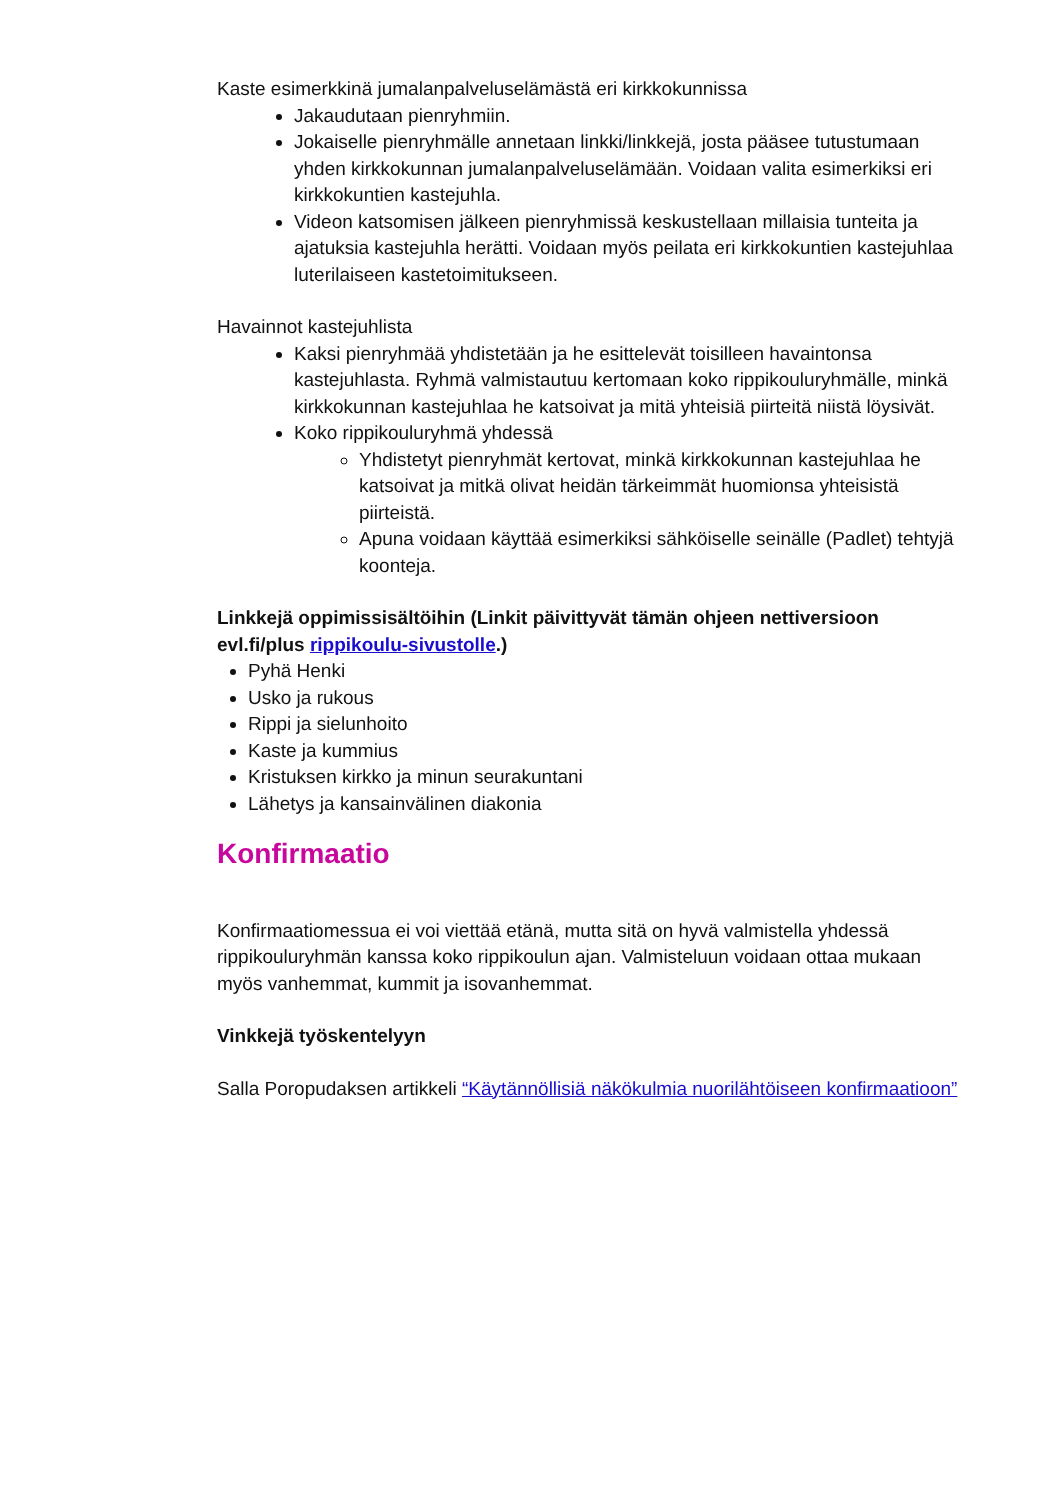Kaste esimerkkinä jumalanpalveluselämästä eri kirkkokunnissa
Jakaudutaan pienryhmiin.
Jokaiselle pienryhmälle annetaan linkki/linkkejä, josta pääsee tutustumaan yhden kirkkokunnan jumalanpalveluselämään. Voidaan valita esimerkiksi eri kirkkokuntien kastejuhla.
Videon katsomisen jälkeen pienryhmissä keskustellaan millaisia tunteita ja ajatuksia kastejuhla herätti. Voidaan myös peilata eri kirkkokuntien kastejuhlaa luterilaiseen kastetoimitukseen.
Havainnot kastejuhlista
Kaksi pienryhmää yhdistetään ja he esittelevät toisilleen havaintonsa kastejuhlasta. Ryhmä valmistautuu kertomaan koko rippikouluryhmälle, minkä kirkkokunnan kastejuhlaa he katsoivat ja mitä yhteisiä piirteitä niistä löysivät.
Koko rippikouluryhmä yhdessä
Yhdistetyt pienryhmät kertovat, minkä kirkkokunnan kastejuhlaa he katsoivat ja mitkä olivat heidän tärkeimmät huomionsa yhteisistä piirteistä.
Apuna voidaan käyttää esimerkiksi sähköiselle seinälle (Padlet) tehtyjä koonteja.
Linkkejä oppimissisältöihin (Linkit päivittyvät tämän ohjeen nettiversioon evl.fi/plus rippikoulu-sivustolle.)
Pyhä Henki
Usko ja rukous
Rippi ja sielunhoito
Kaste ja kummius
Kristuksen kirkko ja minun seurakuntani
Lähetys ja kansainvälinen diakonia
Konfirmaatio
Konfirmaatiomessua ei voi viettää etänä, mutta sitä on hyvä valmistella yhdessä rippikouluryhmän kanssa koko rippikoulun ajan. Valmisteluun voidaan ottaa mukaan myös vanhemmat, kummit ja isovanhemmat.
Vinkkejä työskentelyyn
Salla Poropudaksen artikkeli “Käytännöllisiä näkökulmia nuorilähtöiseen konfirmaatioon”